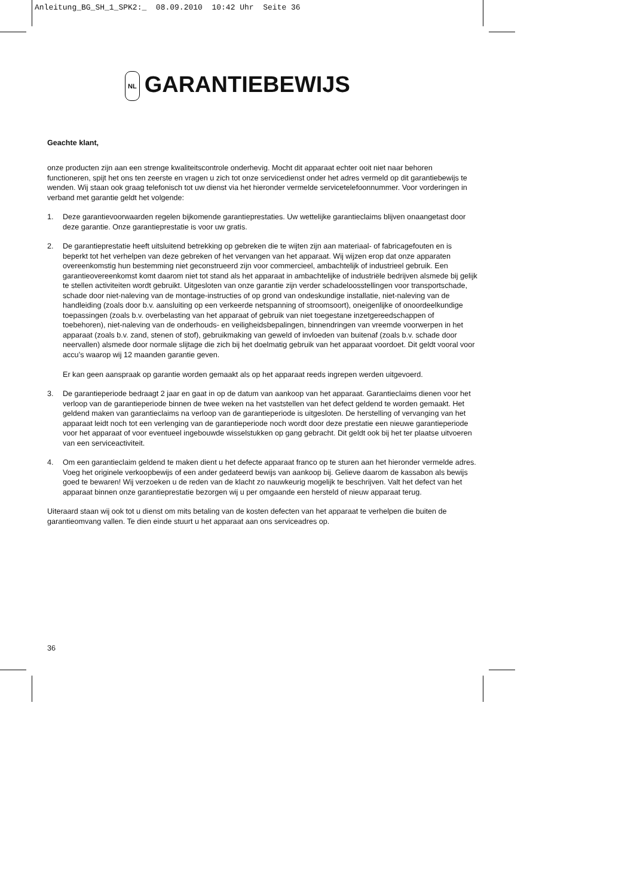Anleitung_BG_SH_1_SPK2:_ 08.09.2010 10:42 Uhr Seite 36
NL GARANTIEBEWIJS
Geachte klant,
onze producten zijn aan een strenge kwaliteitscontrole onderhevig. Mocht dit apparaat echter ooit niet naar behoren functioneren, spijt het ons ten zeerste en vragen u zich tot onze servicedienst onder het adres vermeld op dit garantiebewijs te wenden. Wij staan ook graag telefonisch tot uw dienst via het hieronder vermelde servicetelefoonnummer. Voor vorderingen in verband met garantie geldt het volgende:
1. Deze garantievoorwaarden regelen bijkomende garantieprestaties. Uw wettelijke garantieclaims blijven onaangetast door deze garantie. Onze garantieprestatie is voor uw gratis.
2. De garantieprestatie heeft uitsluitend betrekking op gebreken die te wijten zijn aan materiaal- of fabricagefouten en is beperkt tot het verhelpen van deze gebreken of het vervangen van het apparaat. Wij wijzen erop dat onze apparaten overeenkomstig hun bestemming niet geconstrueerd zijn voor commercieel, ambachtelijk of industrieel gebruik. Een garantieovereenkomst komt daarom niet tot stand als het apparaat in ambachtelijke of industriële bedrijven alsmede bij gelijk te stellen activiteiten wordt gebruikt. Uitgesloten van onze garantie zijn verder schadeloosstellingen voor transportschade, schade door niet-naleving van de montage-instructies of op grond van ondeskundige installatie, niet-naleving van de handleiding (zoals door b.v. aansluiting op een verkeerde netspanning of stroomsoort), oneigenlijke of onoordeelkundige toepassingen (zoals b.v. overbelasting van het apparaat of gebruik van niet toegestane inzetgereedschappen of toebehoren), niet-naleving van de onderhouds- en veiligheidsbepalingen, binnendringen van vreemde voorwerpen in het apparaat (zoals b.v. zand, stenen of stof), gebruikmaking van geweld of invloeden van buitenaf (zoals b.v. schade door neervallen) alsmede door normale slijtage die zich bij het doelmatig gebruik van het apparaat voordoet. Dit geldt vooral voor accu’s waarop wij 12 maanden garantie geven.
Er kan geen aanspraak op garantie worden gemaakt als op het apparaat reeds ingrepen werden uitgevoerd.
3. De garantieperiode bedraagt 2 jaar en gaat in op de datum van aankoop van het apparaat. Garantieclaims dienen voor het verloop van de garantieperiode binnen de twee weken na het vaststellen van het defect geldend te worden gemaakt. Het geldend maken van garantieclaims na verloop van de garantieperiode is uitgesloten. De herstelling of vervanging van het apparaat leidt noch tot een verlenging van de garantieperiode noch wordt door deze prestatie een nieuwe garantieperiode voor het apparaat of voor eventueel ingebouwde wisselstukken op gang gebracht. Dit geldt ook bij het ter plaatse uitvoeren van een serviceactiviteit.
4. Om een garantieclaim geldend te maken dient u het defecte apparaat franco op te sturen aan het hieronder vermelde adres. Voeg het originele verkoopbewijs of een ander gedateerd bewijs van aankoop bij. Gelieve daarom de kassabon als bewijs goed te bewaren! Wij verzoeken u de reden van de klacht zo nauwkeurig mogelijk te beschrijven. Valt het defect van het apparaat binnen onze garantieprestatie bezorgen wij u per omgaande een hersteld of nieuw apparaat terug.
Uiteraard staan wij ook tot u dienst om mits betaling van de kosten defecten van het apparaat te verhelpen die buiten de garantieomvang vallen. Te dien einde stuurt u het apparaat aan ons serviceadres op.
36